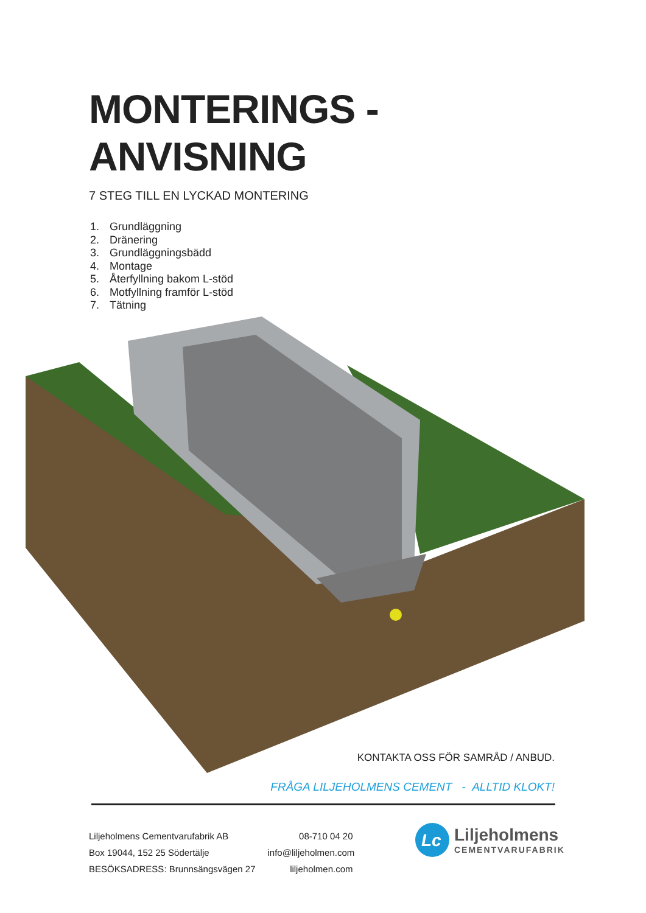MONTERINGS -
ANVISNING
7 STEG TILL EN LYCKAD MONTERING
1. Grundläggning
2. Dränering
3. Grundläggningsbädd
4. Montage
5. Återfyllning bakom L-stöd
6. Motfyllning framför L-stöd
7. Tätning
KONTAKTA OSS FÖR SAMRÅD / ANBUD.
FRÅGA LILJEHOLMENS CEMENT - ALLTID KLOKT!
Liljeholmens Cementvarufabrik AB
Box 19044, 152 25 Södertälje
BESÖKSADRESS: Brunnsängsvägen 27
08-710 04 20
info@liljeholmen.com
liljeholmen.com
Lc
Liljeholmens
CEMENTVARUFABRIK